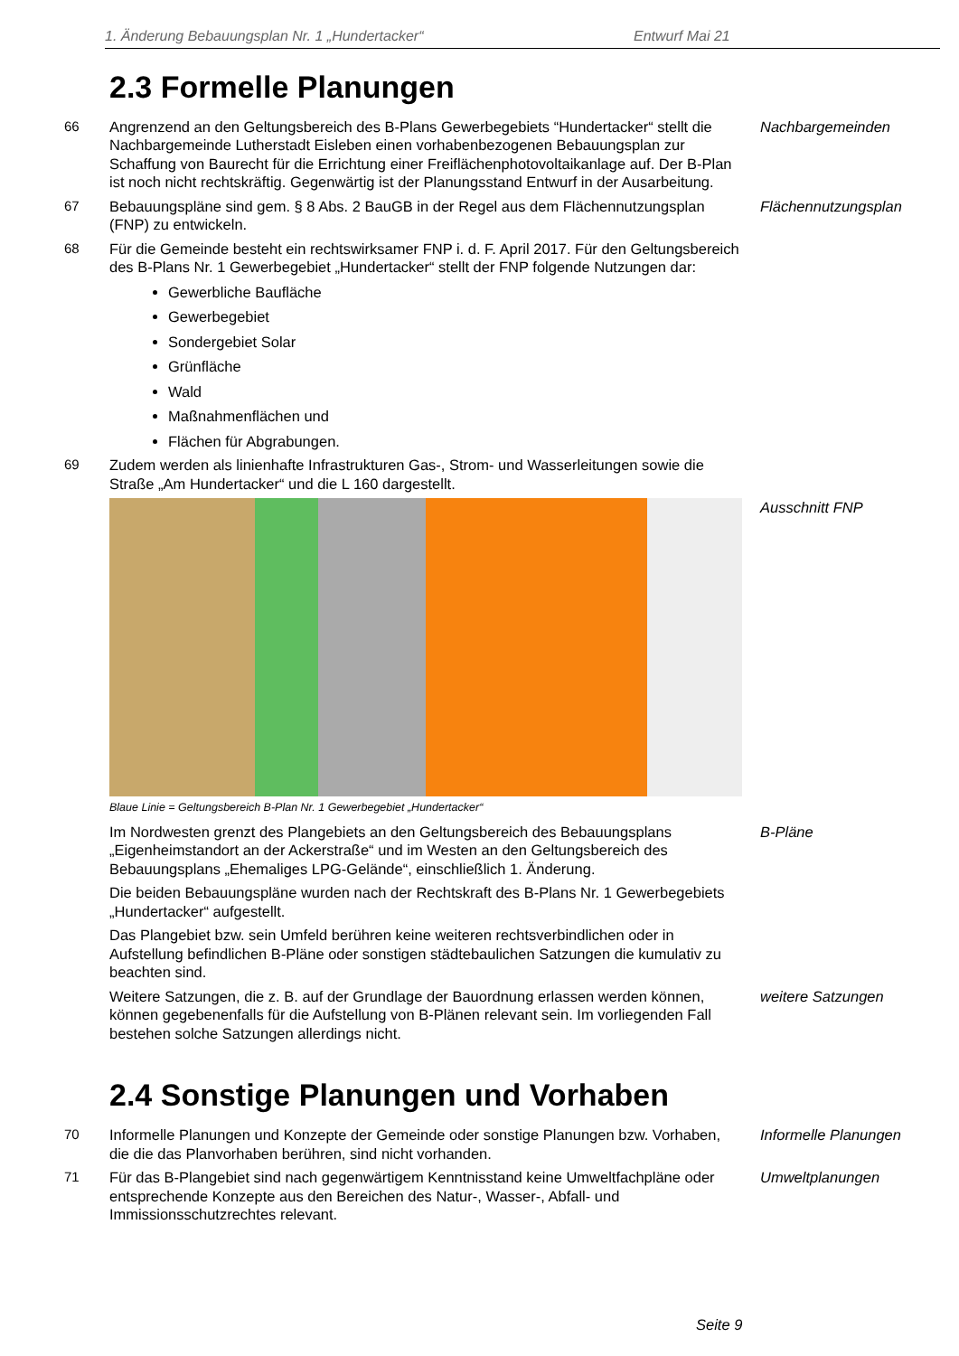1. Änderung Bebauungsplan Nr. 1 „Hundertacker“Entwurf Mai 21
2.3 Formelle Planungen
66 Angrenzend an den Geltungsbereich des B-Plans Gewerbegebiets “Hundertacker“ stellt die Nachbargemeinde Lutherstadt Eisleben einen vorhabenbezogenen Bebauungsplan zur Schaffung von Baurecht für die Errichtung einer Freiflächenphotovoltaikanlage auf. Der B-Plan ist noch nicht rechtskräftig. Gegenwärtig ist der Planungsstand Entwurf in der Ausarbeitung.
Nachbargemeinden
67 Bebauungspläne sind gem. § 8 Abs. 2 BauGB in der Regel aus dem Flächennutzungsplan (FNP) zu entwickeln.
Flächennutzungsplan
68 Für die Gemeinde besteht ein rechtswirksamer FNP i. d. F. April 2017. Für den Geltungsbereich des B-Plans Nr. 1 Gewerbegebiet „Hundertacker“ stellt der FNP folgende Nutzungen dar:
Gewerbliche Baufläche
Gewerbegebiet
Sondergebiet Solar
Grünfläche
Wald
Maßnahmenflächen und
Flächen für Abgrabungen.
69 Zudem werden als linienhafte Infrastrukturen Gas-, Strom- und Wasserleitungen sowie die Straße „Am Hundertacker“ und die L 160 dargestellt.
Blaue Linie = Geltungsbereich B-Plan Nr. 1 Gewerbegebiet „Hundertacker“
Ausschnitt FNP
Im Nordwesten grenzt des Plangebiets an den Geltungsbereich des Bebauungsplans „Eigenheimstandort an der Ackerstraße“ und im Westen an den Geltungsbereich des Bebauungsplans „Ehemaliges LPG-Gelände“, einschließlich 1. Änderung.
B-Pläne
Die beiden Bebauungspläne wurden nach der Rechtskraft des B-Plans Nr. 1 Gewerbegebiets „Hundertacker“ aufgestellt.
Das Plangebiet bzw. sein Umfeld berühren keine weiteren rechtsverbindlichen oder in Aufstellung befindlichen B-Pläne oder sonstigen städtebaulichen Satzungen die kumulativ zu beachten sind.
Weitere Satzungen, die z. B. auf der Grundlage der Bauordnung erlassen werden können, können gegebenenfalls für die Aufstellung von B-Plänen relevant sein. Im vorliegenden Fall bestehen solche Satzungen allerdings nicht.
weitere Satzungen
2.4 Sonstige Planungen und Vorhaben
70 Informelle Planungen und Konzepte der Gemeinde oder sonstige Planungen bzw. Vorhaben, die die das Planvorhaben berühren, sind nicht vorhanden.
Informelle Planungen
71 Für das B-Plangebiet sind nach gegenwärtigem Kenntnisstand keine Umweltfachpläne oder entsprechende Konzepte aus den Bereichen des Natur-, Wasser-, Abfall- und Immissionsschutzrechtes relevant.
Umweltplanungen
Seite 9